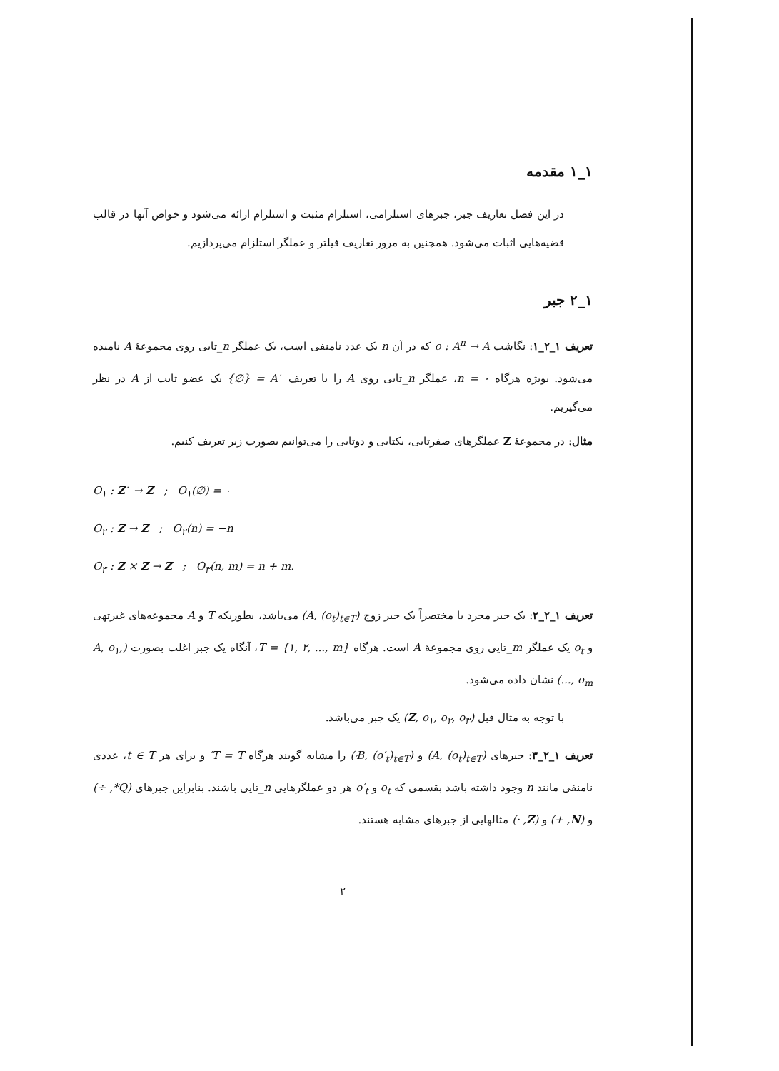۱_۱ مقدمه
در این فصل تعاریف جبر، جبرهای استلزامی، استلزام مثبت و استلزام ارائه می‌شود و خواص آنها در قالب قضیه‌هایی اثبات می‌شود. همچنین به مرور تعاریف فیلتر و عملگر استلزام می‌پردازیم.
۱_۲ جبر
تعریف ۱_۲_۱: نگاشت o : A<sup>n</sup> → A که در آن n یک عدد نامنفی است، یک عملگر n_تایی روی مجموعهٔ A نامیده می‌شود. بویژه هرگاه n = ۰، عملگر n_تایی روی A را با تعریف A<sup>۰</sup> = {∅} یک عضو ثابت از A در نظر می‌گیریم.
مثال: در مجموعهٔ Z عملگرهای صفرتایی، یکتایی و دوتایی را می‌توانیم بصورت زیر تعریف کنیم.
O<sub>۱</sub> : Z<sup>۰</sup> → Z ; O<sub>۱</sub>(∅) = ۰
O<sub>۲</sub> : Z → Z ; O<sub>۲</sub>(n) = −n
O<sub>۳</sub> : Z × Z → Z ; O<sub>۳</sub>(n, m) = n + m.
تعریف ۱_۲_۲: یک جبر مجرد یا مختصراً یک جبر زوج (A, (o<sub>t</sub>)<sub>t∈T</sub>) می‌باشد، بطوریکه T و A مجموعه‌های غیرتهی و o<sub>t</sub> یک عملگر m_تایی روی مجموعهٔ A است. هرگاه T = {۱, ۲, ..., m}، آنگاه یک جبر اغلب بصورت (A, o<sub>۱</sub>, ..., o<sub>m</sub>) نشان داده می‌شود.
با توجه به مثال قبل (Z, o<sub>۱</sub>, o<sub>۲</sub>, o<sub>۳</sub>) یک جبر می‌باشد.
تعریف ۱_۲_۳: جبرهای (A, (o<sub>t</sub>)<sub>t∈T</sub>) و (B, (o′<sub>t</sub>)<sub>t∈T′</sub>) را مشابه گویند هرگاه T = T′ و برای هر t ∈ T، عددی نامنفی مانند n وجود داشته باشد بقسمی که o<sub>t</sub> و o′<sub>t</sub> هر دو عملگرهایی n_تایی باشند. بنابراین جبرهای (Q*, ÷) و (N, +) و (Z, ·) مثالهایی از جبرهای مشابه هستند.
۲